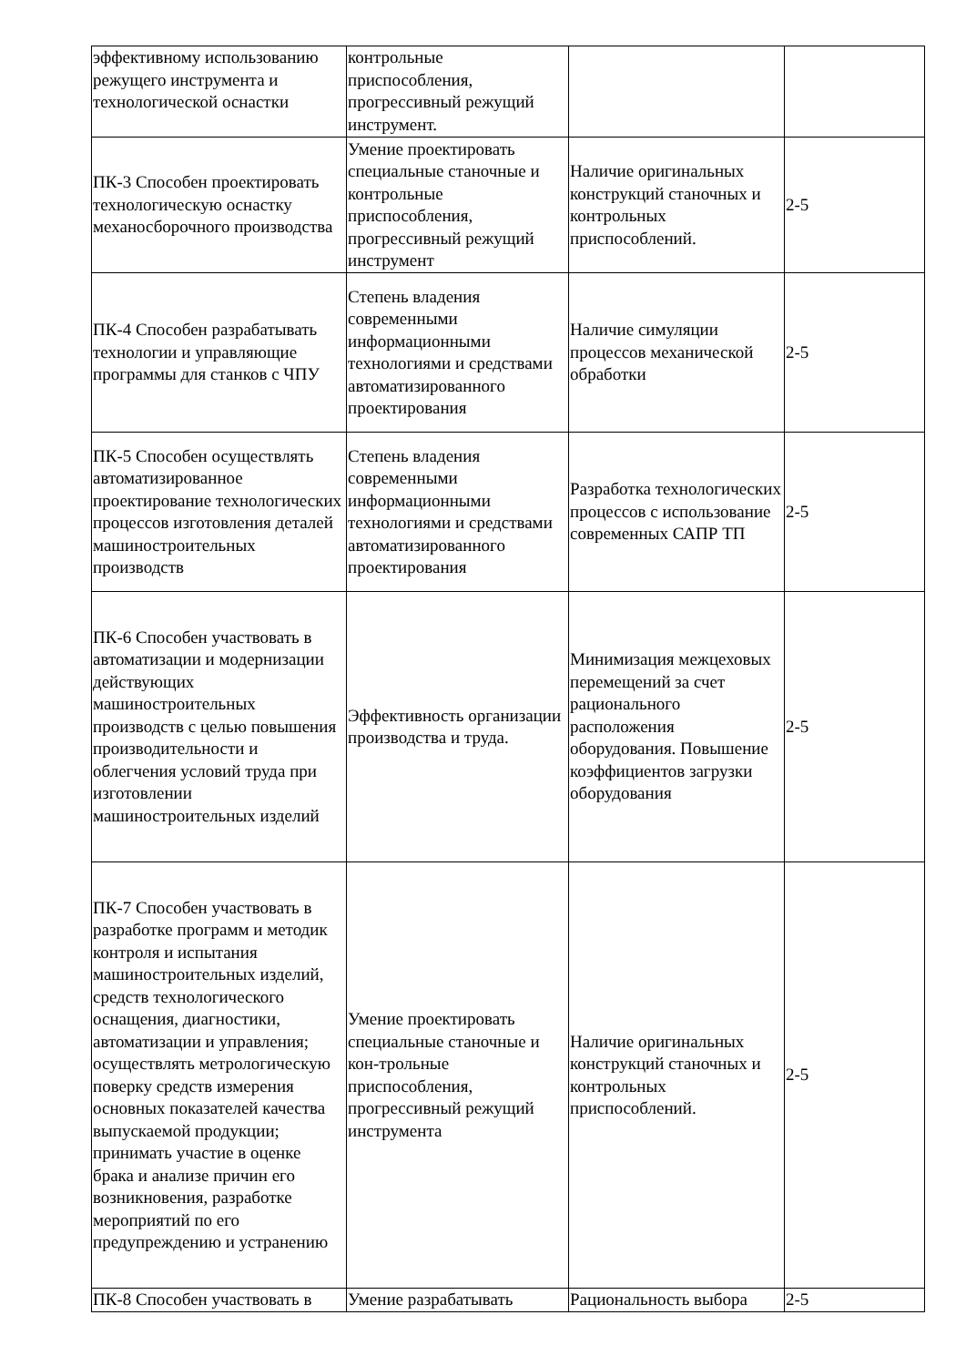| эффективному использованию режущего инструмента и технологической оснастки | контрольные приспособления, прогрессивный режущий инструмент. | | |
| ПК-3 Способен проектировать технологическую оснастку механосборочного производства | Умение проектировать специальные станочные и контрольные приспособления, прогрессивный режущий инструмент | Наличие оригинальных конструкций станочных и контрольных приспособлений. | 2-5 |
| ПК-4 Способен разрабатывать технологии и управляющие программы для станков с ЧПУ | Степень владения современными информационными технологиями и средствами автоматизированного проектирования | Наличие симуляции процессов механической обработки | 2-5 |
| ПК-5 Способен осуществлять автоматизированное проектирование технологических процессов изготовления деталей машиностроительных производств | Степень владения современными информационными технологиями и средствами автоматизированного проектирования | Разработка технологических процессов с использование современных САПР ТП | 2-5 |
| ПК-6 Способен участвовать в автоматизации и модернизации действующих машиностроительных производств с целью повышения производительности и облегчения условий труда при изготовлении машиностроительных изделий | Эффективность организации производства и труда. | Минимизация межцеховых перемещений за счет рационального расположения оборудования. Повышение коэффициентов загрузки оборудования | 2-5 |
| ПК-7 Способен участвовать в разработке программ и методик контроля и испытания машиностроительных изделий, средств технологического оснащения, диагностики, автоматизации и управления; осуществлять метрологическую поверку средств измерения основных показателей качества выпускаемой продукции; принимать участие в оценке брака и анализе причин его возникновения, разработке мероприятий по его предупреждению и устранению | Умение проектировать специальные станочные и кон-трольные приспособления, прогрессивный режущий инструмента | Наличие оригинальных конструкций станочных и контрольных приспособлений. | 2-5 |
| ПК-8 Способен участвовать в | Умение разрабатывать | Рациональность выбора | 2-5 |